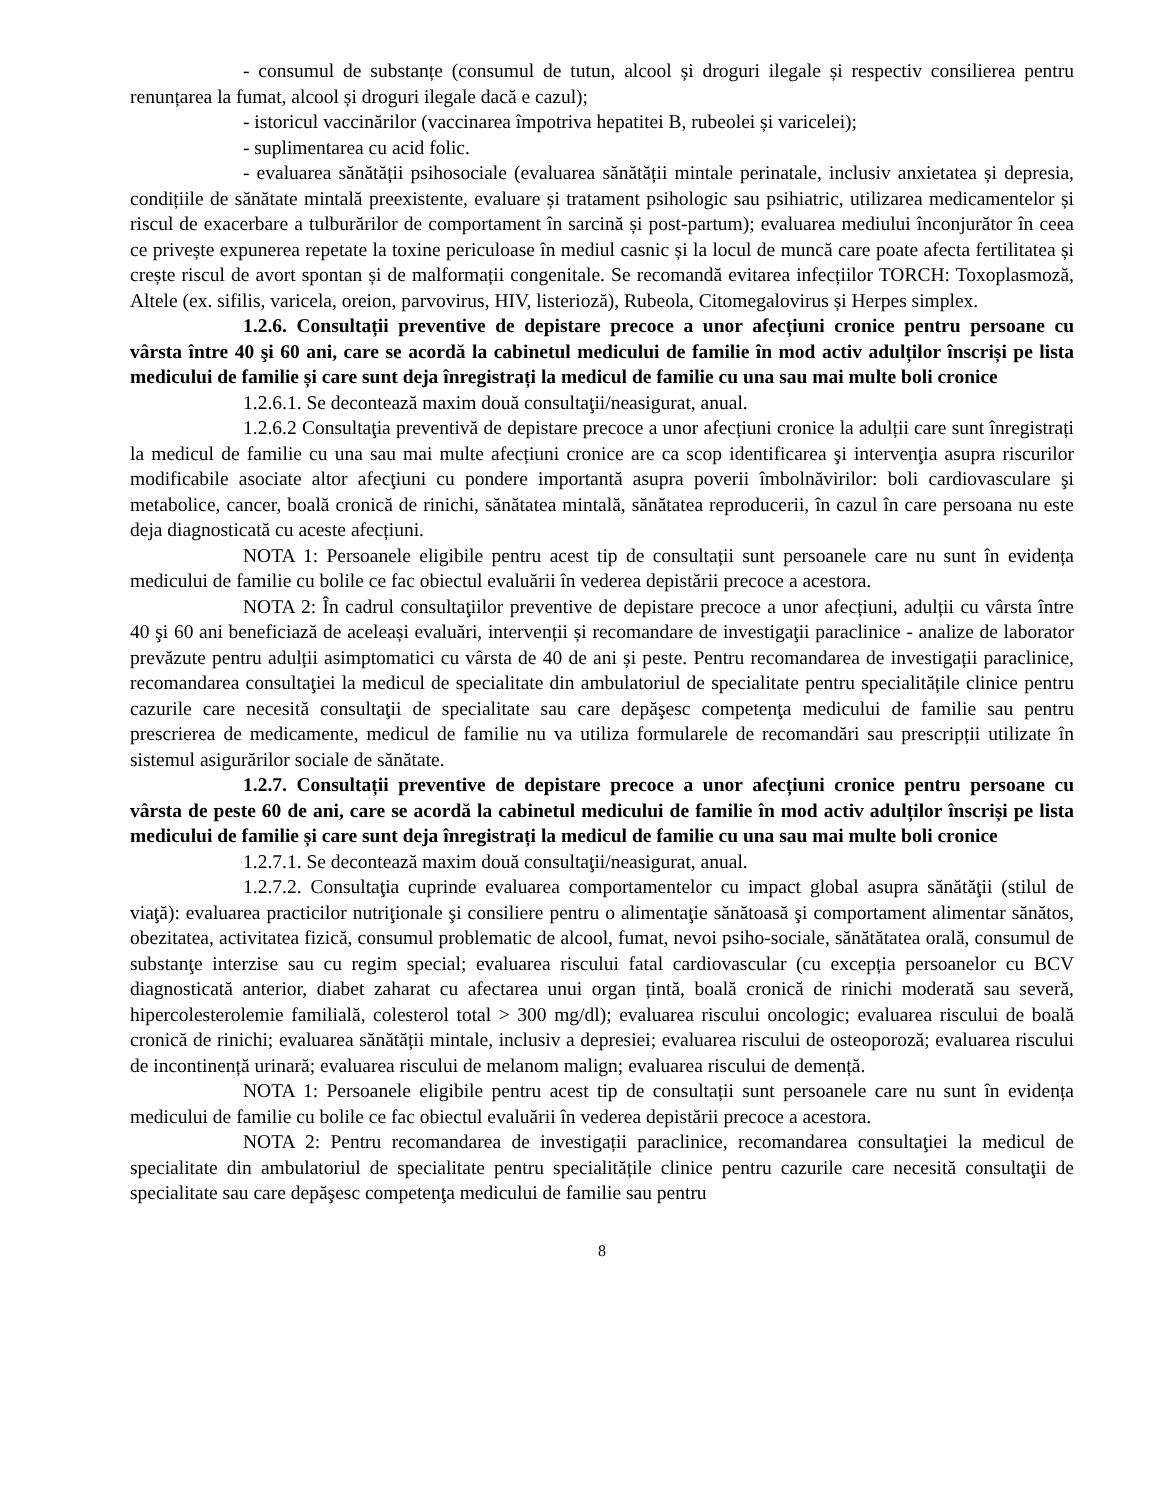- consumul de substanțe (consumul de tutun, alcool și droguri ilegale și respectiv consilierea pentru renunțarea la fumat, alcool și droguri ilegale dacă e cazul);
- istoricul vaccinărilor (vaccinarea împotriva hepatitei B, rubeolei și varicelei);
- suplimentarea cu acid folic.
- evaluarea sănătății psihosociale (evaluarea sănătății mintale perinatale, inclusiv anxietatea și depresia, condițiile de sănătate mintală preexistente, evaluare și tratament psihologic sau psihiatric, utilizarea medicamentelor și riscul de exacerbare a tulburărilor de comportament în sarcină și post-partum); evaluarea mediului înconjurător în ceea ce privește expunerea repetate la toxine periculoase în mediul casnic și la locul de muncă care poate afecta fertilitatea și crește riscul de avort spontan și de malformații congenitale. Se recomandă evitarea infecțiilor TORCH: Toxoplasmoză, Altele (ex. sifilis, varicela, oreion, parvovirus, HIV, listerioză), Rubeola, Citomegalovirus și Herpes simplex.
1.2.6. Consultații preventive de depistare precoce a unor afecțiuni cronice pentru persoane cu vârsta între 40 şi 60 ani, care se acordă la cabinetul medicului de familie în mod activ adulților înscriși pe lista medicului de familie și care sunt deja înregistrați la medicul de familie cu una sau mai multe boli cronice
1.2.6.1. Se decontează maxim două consultaţii/neasigurat, anual.
1.2.6.2 Consultaţia preventivă de depistare precoce a unor afecțiuni cronice la adulții care sunt înregistrați la medicul de familie cu una sau mai multe afecțiuni cronice are ca scop identificarea şi intervenţia asupra riscurilor modificabile asociate altor afecţiuni cu pondere importantă asupra poverii îmbolnăvirilor: boli cardiovasculare şi metabolice, cancer, boală cronică de rinichi, sănătatea mintală, sănătatea reproducerii, în cazul în care persoana nu este deja diagnosticată cu aceste afecțiuni.
NOTA 1: Persoanele eligibile pentru acest tip de consultații sunt persoanele care nu sunt în evidența medicului de familie cu bolile ce fac obiectul evaluării în vederea depistării precoce a acestora.
NOTA 2: În cadrul consultaţiilor preventive de depistare precoce a unor afecțiuni, adulții cu vârsta între 40 şi 60 ani beneficiază de aceleași evaluări, intervenții și recomandare de investigaţii paraclinice - analize de laborator prevăzute pentru adulții asimptomatici cu vârsta de 40 de ani și peste. Pentru recomandarea de investigații paraclinice, recomandarea consultaţiei la medicul de specialitate din ambulatoriul de specialitate pentru specialitățile clinice pentru cazurile care necesită consultaţii de specialitate sau care depăşesc competenţa medicului de familie sau pentru prescrierea de medicamente, medicul de familie nu va utiliza formularele de recomandări sau prescripții utilizate în sistemul asigurărilor sociale de sănătate.
1.2.7. Consultații preventive de depistare precoce a unor afecțiuni cronice pentru persoane cu vârsta de peste 60 de ani, care se acordă la cabinetul medicului de familie în mod activ adulților înscriși pe lista medicului de familie și care sunt deja înregistrați la medicul de familie cu una sau mai multe boli cronice
1.2.7.1. Se decontează maxim două consultaţii/neasigurat, anual.
1.2.7.2. Consultaţia cuprinde evaluarea comportamentelor cu impact global asupra sănătăţii (stilul de viaţă): evaluarea practicilor nutriţionale şi consiliere pentru o alimentaţie sănătoasă şi comportament alimentar sănătos, obezitatea, activitatea fizică, consumul problematic de alcool, fumat, nevoi psiho-sociale, sănătătatea orală, consumul de substanţe interzise sau cu regim special; evaluarea riscului fatal cardiovascular (cu excepția persoanelor cu BCV diagnosticată anterior, diabet zaharat cu afectarea unui organ țintă, boală cronică de rinichi moderată sau severă, hipercolesterolemie familială, colesterol total > 300 mg/dl); evaluarea riscului oncologic; evaluarea riscului de boală cronică de rinichi; evaluarea sănătății mintale, inclusiv a depresiei; evaluarea riscului de osteoporoză; evaluarea riscului de incontinență urinară; evaluarea riscului de melanom malign; evaluarea riscului de demență.
NOTA 1: Persoanele eligibile pentru acest tip de consultații sunt persoanele care nu sunt în evidența medicului de familie cu bolile ce fac obiectul evaluării în vederea depistării precoce a acestora.
NOTA 2: Pentru recomandarea de investigații paraclinice, recomandarea consultaţiei la medicul de specialitate din ambulatoriul de specialitate pentru specialitățile clinice pentru cazurile care necesită consultaţii de specialitate sau care depăşesc competenţa medicului de familie sau pentru
8